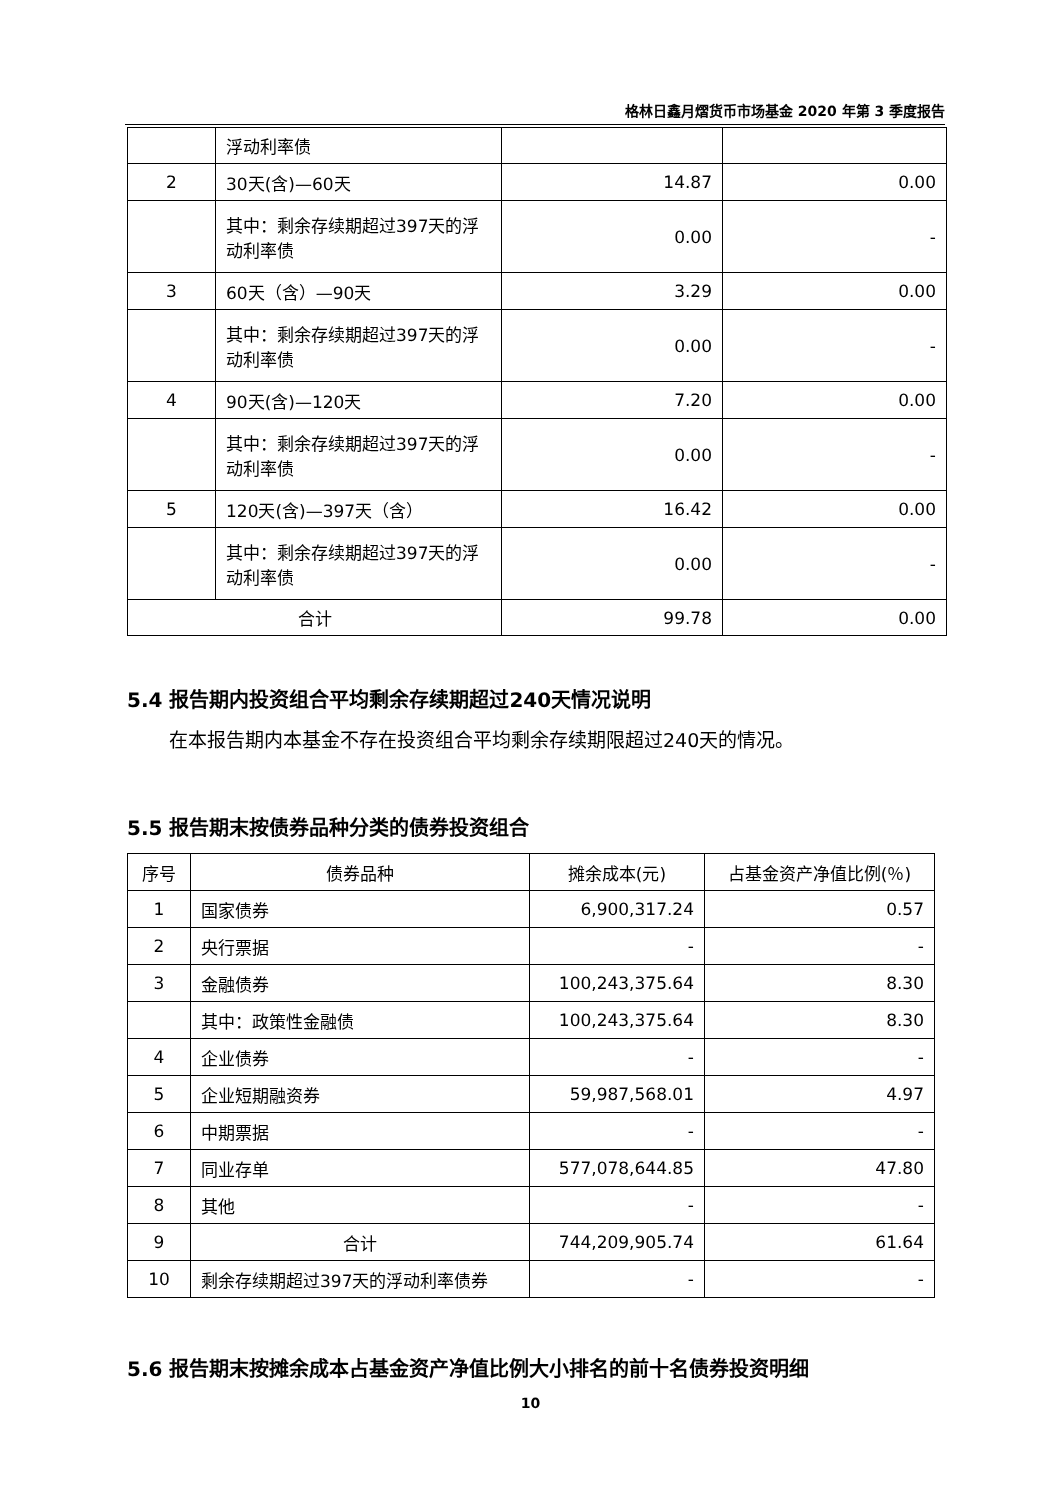格林日鑫月熠货币市场基金 2020 年第 3 季度报告
| | 浮动利率债 | | |
| 2 | 30天(含)—60天 | 14.87 | 0.00 |
| | 其中：剩余存续期超过397天的浮动利率债 | 0.00 | - |
| 3 | 60天（含）—90天 | 3.29 | 0.00 |
| | 其中：剩余存续期超过397天的浮动利率债 | 0.00 | - |
| 4 | 90天(含)—120天 | 7.20 | 0.00 |
| | 其中：剩余存续期超过397天的浮动利率债 | 0.00 | - |
| 5 | 120天(含)—397天（含） | 16.42 | 0.00 |
| | 其中：剩余存续期超过397天的浮动利率债 | 0.00 | - |
| 合计 | | 99.78 | 0.00 |
5.4 报告期内投资组合平均剩余存续期超过240天情况说明
在本报告期内本基金不存在投资组合平均剩余存续期限超过240天的情况。
5.5 报告期末按债券品种分类的债券投资组合
| 序号 | 债券品种 | 摊余成本(元) | 占基金资产净值比例(％) |
| --- | --- | --- | --- |
| 1 | 国家债券 | 6,900,317.24 | 0.57 |
| 2 | 央行票据 | - | - |
| 3 | 金融债券 | 100,243,375.64 | 8.30 |
| | 其中：政策性金融债 | 100,243,375.64 | 8.30 |
| 4 | 企业债券 | - | - |
| 5 | 企业短期融资券 | 59,987,568.01 | 4.97 |
| 6 | 中期票据 | - | - |
| 7 | 同业存单 | 577,078,644.85 | 47.80 |
| 8 | 其他 | - | - |
| 9 | 合计 | 744,209,905.74 | 61.64 |
| 10 | 剩余存续期超过397天的浮动利率债券 | - | - |
5.6 报告期末按摊余成本占基金资产净值比例大小排名的前十名债券投资明细
10